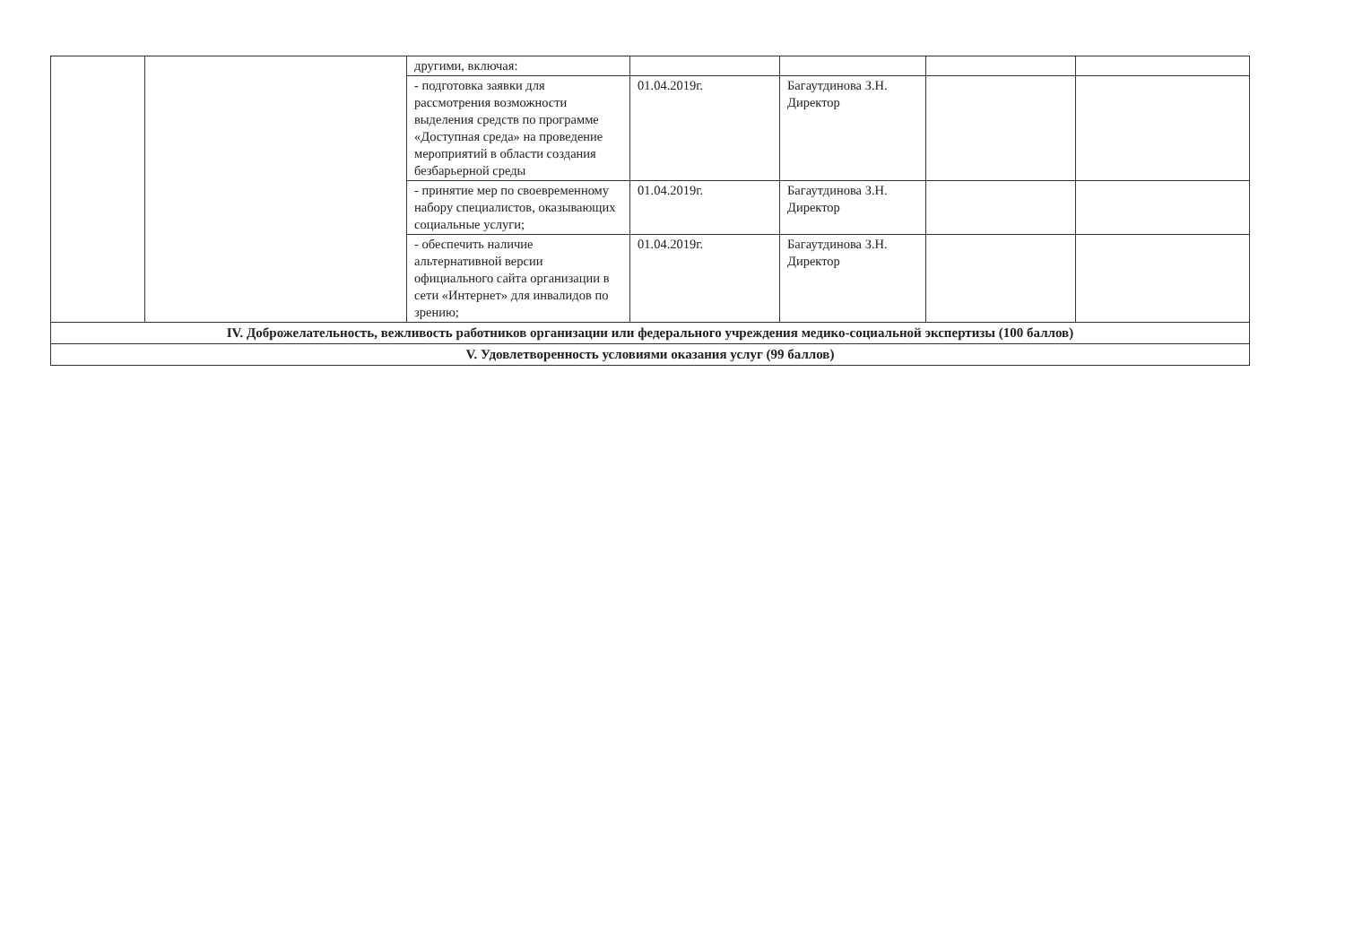| | | другими, включая: | | | | |
| | | - подготовка заявки для рассмотрения возможности выделения средств по программе «Доступная среда» на проведение мероприятий в области создания безбарьерной среды | 01.04.2019г. | Багаутдинова З.Н. Директор | | |
| | | - принятие мер по своевременному набору специалистов, оказывающих социальные услуги; | 01.04.2019г. | Багаутдинова З.Н. Директор | | |
| | | - обеспечить наличие альтернативной версии официального сайта организации в сети «Интернет» для инвалидов по зрению; | 01.04.2019г. | Багаутдинова З.Н. Директор | | |
| IV. Доброжелательность, вежливость работников организации или федерального учреждения медико-социальной экспертизы (100 баллов) | | | | | | |
| V. Удовлетворенность условиями оказания услуг (99 баллов) | | | | | | |